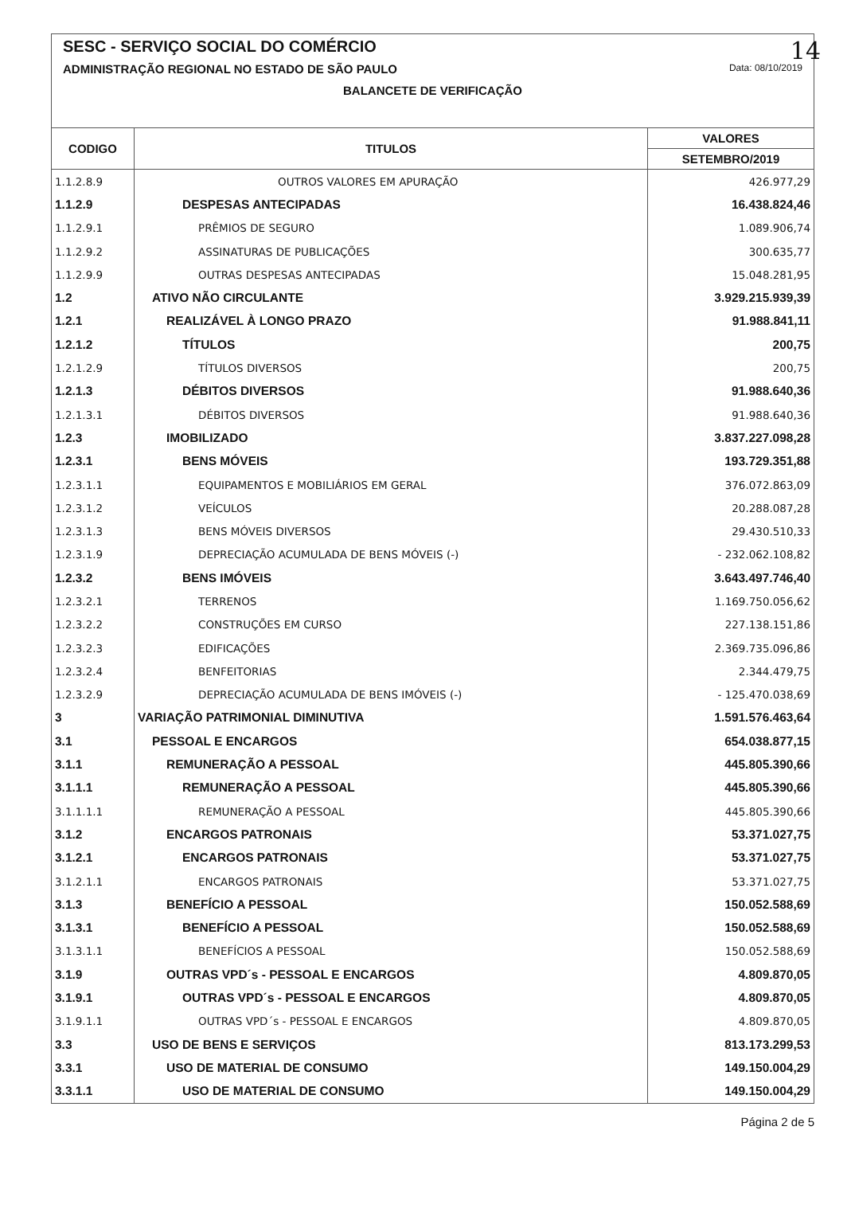14
SESC - SERVIÇO SOCIAL DO COMÉRCIO
ADMINISTRAÇÃO REGIONAL NO ESTADO DE SÃO PAULO Data: 08/10/2019
BALANCETE DE VERIFICAÇÃO
| CODIGO | TITULOS | VALORES |
| --- | --- | --- |
| | | SETEMBRO/2019 |
| 1.1.2.8.9 | OUTROS VALORES EM APURAÇÃO | 426.977,29 |
| 1.1.2.9 | DESPESAS ANTECIPADAS | 16.438.824,46 |
| 1.1.2.9.1 | PRÊMIOS DE SEGURO | 1.089.906,74 |
| 1.1.2.9.2 | ASSINATURAS DE PUBLICAÇÕES | 300.635,77 |
| 1.1.2.9.9 | OUTRAS DESPESAS ANTECIPADAS | 15.048.281,95 |
| 1.2 | ATIVO NÃO CIRCULANTE | 3.929.215.939,39 |
| 1.2.1 | REALIZÁVEL À LONGO PRAZO | 91.988.841,11 |
| 1.2.1.2 | TÍTULOS | 200,75 |
| 1.2.1.2.9 | TÍTULOS DIVERSOS | 200,75 |
| 1.2.1.3 | DÉBITOS DIVERSOS | 91.988.640,36 |
| 1.2.1.3.1 | DÉBITOS DIVERSOS | 91.988.640,36 |
| 1.2.3 | IMOBILIZADO | 3.837.227.098,28 |
| 1.2.3.1 | BENS MÓVEIS | 193.729.351,88 |
| 1.2.3.1.1 | EQUIPAMENTOS E MOBILIÁRIOS EM GERAL | 376.072.863,09 |
| 1.2.3.1.2 | VEÍCULOS | 20.288.087,28 |
| 1.2.3.1.3 | BENS MÓVEIS DIVERSOS | 29.430.510,33 |
| 1.2.3.1.9 | DEPRECIAÇÃO ACUMULADA DE BENS MÓVEIS (-) | - 232.062.108,82 |
| 1.2.3.2 | BENS IMÓVEIS | 3.643.497.746,40 |
| 1.2.3.2.1 | TERRENOS | 1.169.750.056,62 |
| 1.2.3.2.2 | CONSTRUÇÕES EM CURSO | 227.138.151,86 |
| 1.2.3.2.3 | EDIFICAÇÕES | 2.369.735.096,86 |
| 1.2.3.2.4 | BENFEITORIAS | 2.344.479,75 |
| 1.2.3.2.9 | DEPRECIAÇÃO ACUMULADA DE BENS IMÓVEIS (-) | - 125.470.038,69 |
| 3 | VARIAÇÃO PATRIMONIAL DIMINUTIVA | 1.591.576.463,64 |
| 3.1 | PESSOAL E ENCARGOS | 654.038.877,15 |
| 3.1.1 | REMUNERAÇÃO A PESSOAL | 445.805.390,66 |
| 3.1.1.1 | REMUNERAÇÃO A PESSOAL | 445.805.390,66 |
| 3.1.1.1.1 | REMUNERAÇÃO A PESSOAL | 445.805.390,66 |
| 3.1.2 | ENCARGOS PATRONAIS | 53.371.027,75 |
| 3.1.2.1 | ENCARGOS PATRONAIS | 53.371.027,75 |
| 3.1.2.1.1 | ENCARGOS PATRONAIS | 53.371.027,75 |
| 3.1.3 | BENEFÍCIO A PESSOAL | 150.052.588,69 |
| 3.1.3.1 | BENEFÍCIO A PESSOAL | 150.052.588,69 |
| 3.1.3.1.1 | BENEFÍCIOS A PESSOAL | 150.052.588,69 |
| 3.1.9 | OUTRAS VPD´s - PESSOAL E ENCARGOS | 4.809.870,05 |
| 3.1.9.1 | OUTRAS VPD´s - PESSOAL E ENCARGOS | 4.809.870,05 |
| 3.1.9.1.1 | OUTRAS VPD´s - PESSOAL E ENCARGOS | 4.809.870,05 |
| 3.3 | USO DE BENS E SERVIÇOS | 813.173.299,53 |
| 3.3.1 | USO DE MATERIAL DE CONSUMO | 149.150.004,29 |
| 3.3.1.1 | USO DE MATERIAL DE CONSUMO | 149.150.004,29 |
Página 2 de 5